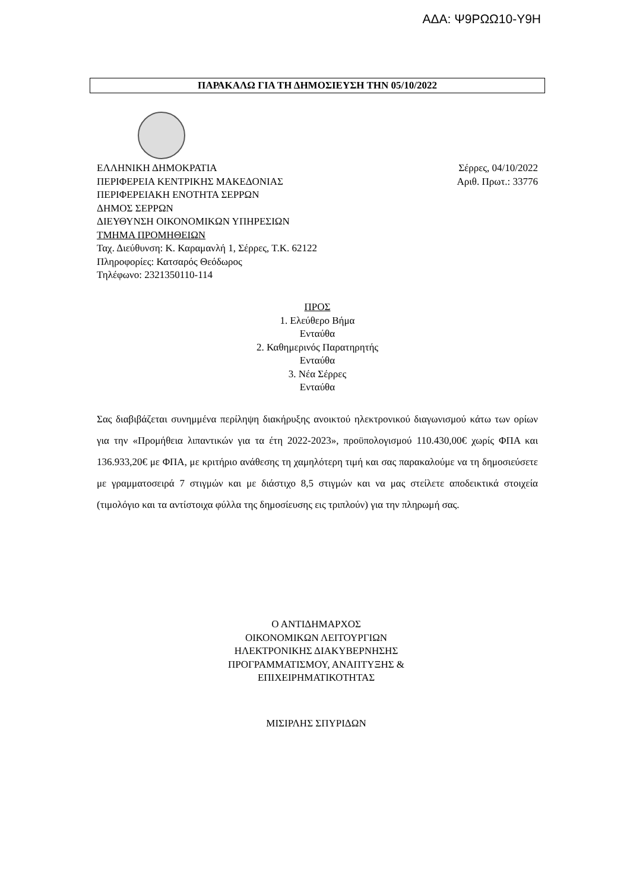ΑΔΑ: Ψ9ΡΩΩ10-Υ9Η
ΠΑΡΑΚΑΛΩ ΓΙΑ ΤΗ ΔΗΜΟΣΙΕΥΣΗ ΤΗΝ 05/10/2022
Σέρρες, 04/10/2022
Αριθ. Πρωτ.: 33776
ΕΛΛΗΝΙΚΗ ΔΗΜΟΚΡΑΤΙΑ
ΠΕΡΙΦΕΡΕΙΑ ΚΕΝΤΡΙΚΗΣ ΜΑΚΕΔΟΝΙΑΣ
ΠΕΡΙΦΕΡΕΙΑΚΗ ΕΝΟΤΗΤΑ ΣΕΡΡΩΝ
ΔΗΜΟΣ ΣΕΡΡΩΝ
ΔΙΕΥΘΥΝΣΗ ΟΙΚΟΝΟΜΙΚΩΝ ΥΠΗΡΕΣΙΩΝ
ΤΜΗΜΑ ΠΡΟΜΗΘΕΙΩΝ
Ταχ. Διεύθυνση: Κ. Καραμανλή 1, Σέρρες, Τ.Κ. 62122
Πληροφορίες: Κατσαρός Θεόδωρος
Τηλέφωνο: 2321350110-114
ΠΡΟΣ
1. Ελεύθερο Βήμα
Ενταύθα
2. Καθημερινός Παρατηρητής
Ενταύθα
3. Νέα Σέρρες
Ενταύθα
Σας διαβιβάζεται συνημμένα περίληψη διακήρυξης ανοικτού ηλεκτρονικού διαγωνισμού κάτω των ορίων για την «Προμήθεια λιπαντικών για τα έτη 2022-2023», προϋπολογισμού 110.430,00€ χωρίς ΦΠΑ και 136.933,20€ με ΦΠΑ, με κριτήριο ανάθεσης τη χαμηλότερη τιμή και σας παρακαλούμε να τη δημοσιεύσετε με γραμματοσειρά 7 στιγμών και με διάστιχο 8,5 στιγμών και να μας στείλετε αποδεικτικά στοιχεία (τιμολόγιο και τα αντίστοιχα φύλλα της δημοσίευσης εις τριπλούν) για την πληρωμή σας.
Ο ΑΝΤΙΔΗΜΑΡΧΟΣ
ΟΙΚΟΝΟΜΙΚΩΝ ΛΕΙΤΟΥΡΓΙΩΝ
ΗΛΕΚΤΡΟΝΙΚΗΣ ΔΙΑΚΥΒΕΡΝΗΣΗΣ
ΠΡΟΓΡΑΜΜΑΤΙΣΜΟΥ, ΑΝΑΠΤΥΞΗΣ &
ΕΠΙΧΕΙΡΗΜΑΤΙΚΟΤΗΤΑΣ
ΜΙΣΙΡΛΗΣ ΣΠΥΡΙΔΩΝ